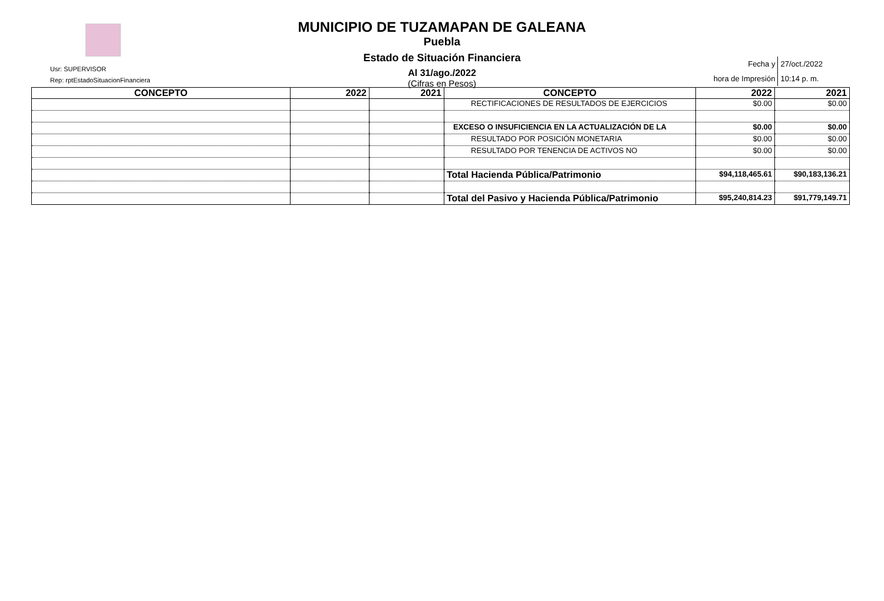MUNICIPIO DE TUZAMAPAN DE GALEANA
Puebla
Estado de Situación Financiera
Al 31/ago./2022
(Cifras en Pesos)
Usr: SUPERVISOR
Rep: rptEstadoSituacionFinanciera
| Fecha y | 27/oct./2022 |
| hora de Impresión | 10:14 p. m. |
| CONCEPTO | 2022 | 2021 | CONCEPTO | 2022 | 2021 |
| --- | --- | --- | --- | --- | --- |
| | | | RECTIFICACIONES DE RESULTADOS DE EJERCICIOS | $0.00 | $0.00 |
| | | | EXCESO O INSUFICIENCIA EN LA ACTUALIZACIÓN DE LA | $0.00 | $0.00 |
| | | | RESULTADO POR POSICIÓN MONETARIA | $0.00 | $0.00 |
| | | | RESULTADO POR TENENCIA DE ACTIVOS NO | $0.00 | $0.00 |
| | | | Total Hacienda Pública/Patrimonio | $94,118,465.61 | $90,183,136.21 |
| | | | Total del Pasivo y Hacienda Pública/Patrimonio | $95,240,814.23 | $91,779,149.71 |